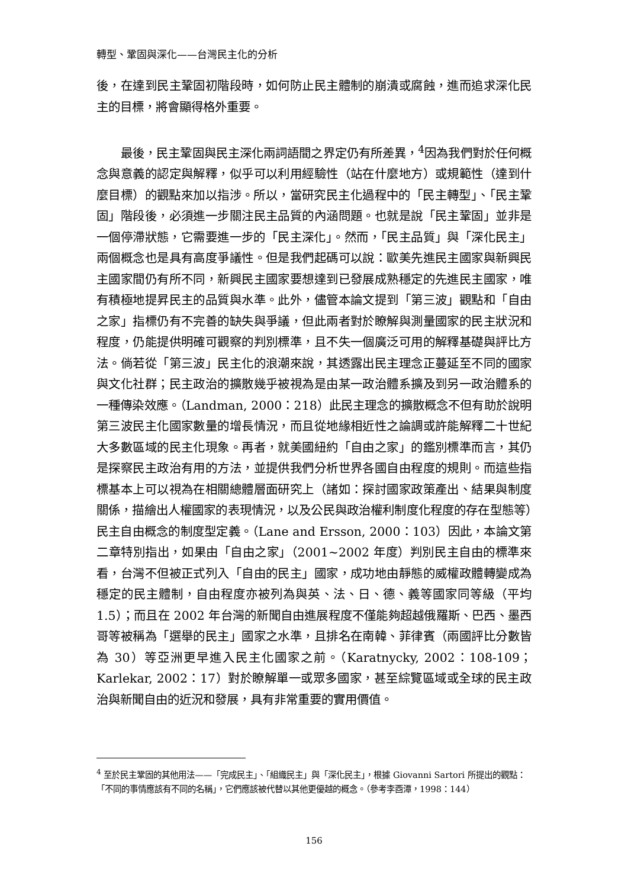轉型、鞏固與深化——台灣民主化的分析
後，在達到民主鞏固初階段時，如何防止民主體制的崩潰或腐蝕，進而追求深化民主的目標，將會顯得格外重要。
最後，民主鞏固與民主深化兩詞語間之界定仍有所差異，<sup>4</sup>因為我們對於任何概念與意義的認定與解釋，似乎可以利用經驗性（站在什麼地方）或規範性（達到什麼目標）的觀點來加以指涉。所以，當研究民主化過程中的「民主轉型」、「民主鞏固」階段後，必須進一步關注民主品質的內涵問題。也就是說「民主鞏固」並非是一個停滯狀態，它需要進一步的「民主深化」。然而，「民主品質」與「深化民主」兩個概念也是具有高度爭議性。但是我們起碼可以說：歐美先進民主國家與新興民主國家間仍有所不同，新興民主國家要想達到已發展成熟穩定的先進民主國家，唯有積極地提昇民主的品質與水準。此外，儘管本論文提到「第三波」觀點和「自由之家」指標仍有不完善的缺失與爭議，但此兩者對於瞭解與測量國家的民主狀況和程度，仍能提供明確可觀察的判別標準，且不失一個廣泛可用的解釋基礎與評比方法。倘若從「第三波」民主化的浪潮來說，其透露出民主理念正蔓延至不同的國家與文化社群；民主政治的擴散幾乎被視為是由某一政治體系擴及到另一政治體系的一種傳染效應。（Landman, 2000：218）此民主理念的擴散概念不但有助於說明第三波民主化國家數量的增長情況，而且從地緣相近性之論調或許能解釋二十世紀大多數區域的民主化現象。再者，就美國紐約「自由之家」的鑑別標準而言，其仍是探察民主政治有用的方法，並提供我們分析世界各國自由程度的規則。而這些指標基本上可以視為在相關總體層面研究上（諸如：探討國家政策產出、結果與制度關係，描繪出人權國家的表現情況，以及公民與政治權利制度化程度的存在型態等）民主自由概念的制度型定義。（Lane and Ersson, 2000：103）因此，本論文第二章特別指出，如果由「自由之家」（2001~2002 年度）判別民主自由的標準來看，台灣不但被正式列入「自由的民主」國家，成功地由靜態的威權政體轉變成為穩定的民主體制，自由程度亦被列為與英、法、日、德、義等國家同等級（平均 1.5）；而且在 2002 年台灣的新聞自由進展程度不僅能夠超越俄羅斯、巴西、墨西哥等被稱為「選舉的民主」國家之水準，且排名在南韓、菲律賓（兩國評比分數皆為 30）等亞洲更早進入民主化國家之前。（Karatnycky, 2002：108-109；Karlekar, 2002：17）對於瞭解單一或眾多國家，甚至綜覽區域或全球的民主政治與新聞自由的近況和發展，具有非常重要的實用價值。
<sup>4</sup> 至於民主鞏固的其他用法——「完成民主」、「組織民主」與「深化民主」，根據 Giovanni Sartori 所提出的觀點：「不同的事情應該有不同的名稱」，它們應該被代替以其他更優越的概念。（參考李酉潭，1998：144）
156